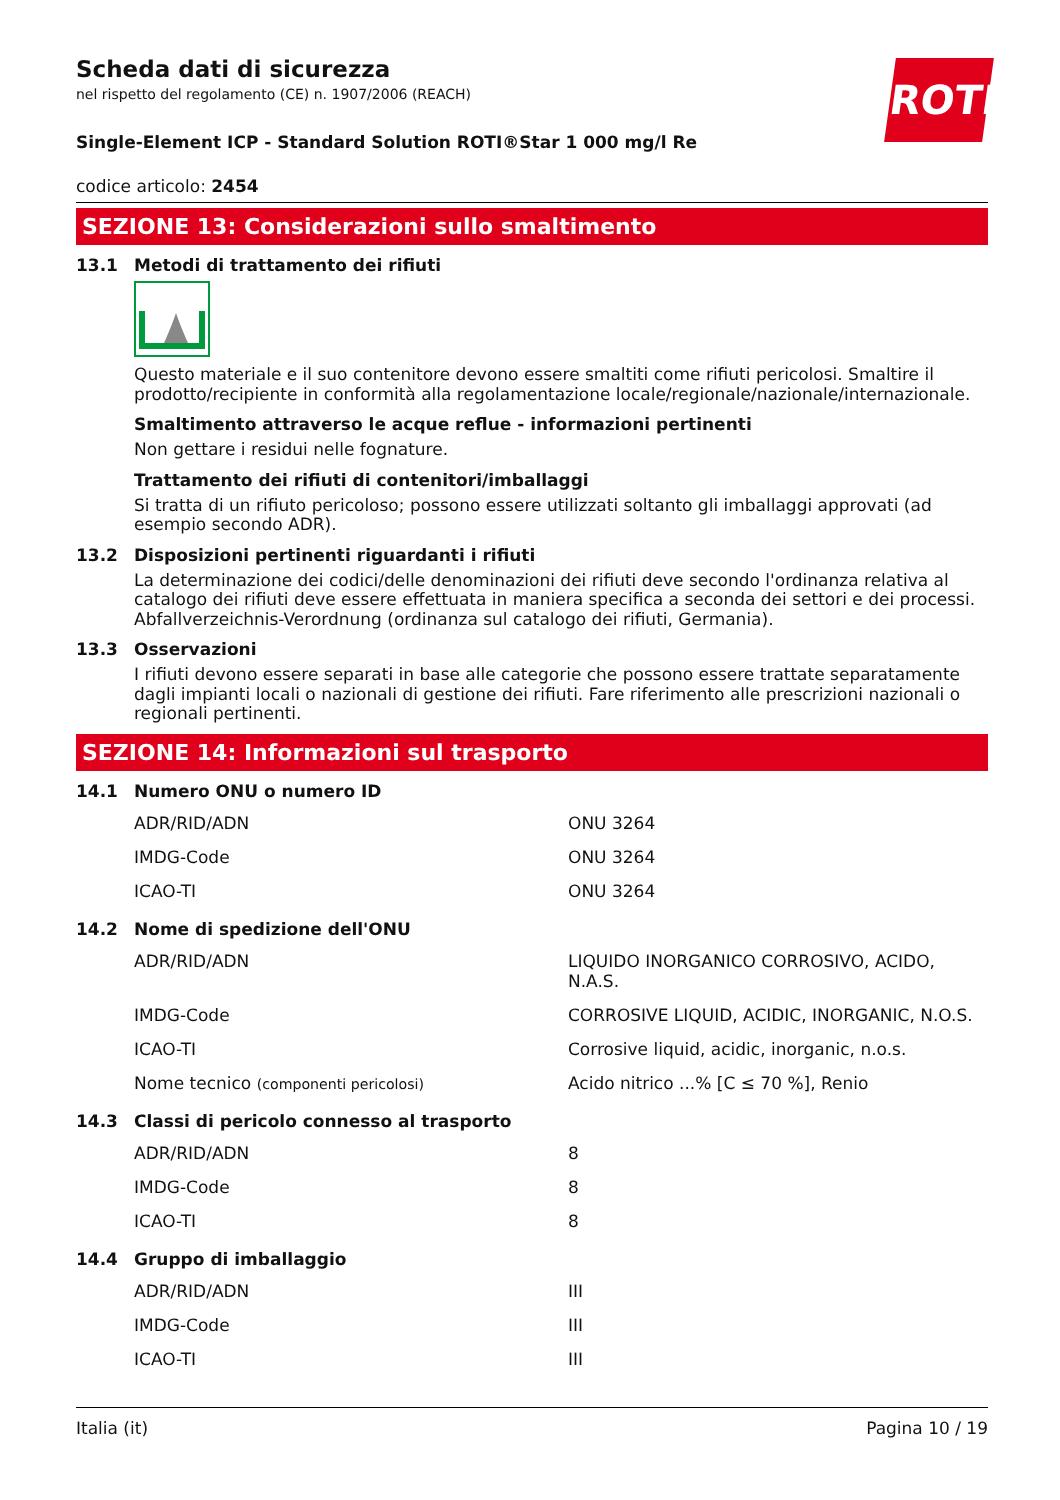Scheda dati di sicurezza
nel rispetto del regolamento (CE) n. 1907/2006 (REACH)
ROTH
Single-Element ICP - Standard Solution ROTI®Star 1 000 mg/l Re
codice articolo: 2454
SEZIONE 13: Considerazioni sullo smaltimento
13.1 Metodi di trattamento dei rifiuti
Questo materiale e il suo contenitore devono essere smaltiti come rifiuti pericolosi. Smaltire il prodotto/recipiente in conformità alla regolamentazione locale/regionale/nazionale/internazionale.
Smaltimento attraverso le acque reflue - informazioni pertinenti
Non gettare i residui nelle fognature.
Trattamento dei rifiuti di contenitori/imballaggi
Si tratta di un rifiuto pericoloso; possono essere utilizzati soltanto gli imballaggi approvati (ad esempio secondo ADR).
13.2 Disposizioni pertinenti riguardanti i rifiuti
La determinazione dei codici/delle denominazioni dei rifiuti deve secondo l'ordinanza relativa al catalogo dei rifiuti deve essere effettuata in maniera specifica a seconda dei settori e dei processi. Abfallverzeichnis-Verordnung (ordinanza sul catalogo dei rifiuti, Germania).
13.3 Osservazioni
I rifiuti devono essere separati in base alle categorie che possono essere trattate separatamente dagli impianti locali o nazionali di gestione dei rifiuti. Fare riferimento alle prescrizioni nazionali o regionali pertinenti.
SEZIONE 14: Informazioni sul trasporto
14.1 Numero ONU o numero ID
| ADR/RID/ADN | ONU 3264 |
| IMDG-Code | ONU 3264 |
| ICAO-TI | ONU 3264 |
14.2 Nome di spedizione dell'ONU
| ADR/RID/ADN | LIQUIDO INORGANICO CORROSIVO, ACIDO, N.A.S. |
| IMDG-Code | CORROSIVE LIQUID, ACIDIC, INORGANIC, N.O.S. |
| ICAO-TI | Corrosive liquid, acidic, inorganic, n.o.s. |
| Nome tecnico (componenti pericolosi) | Acido nitrico ...% [C ≤ 70 %], Renio |
14.3 Classi di pericolo connesso al trasporto
| ADR/RID/ADN | 8 |
| IMDG-Code | 8 |
| ICAO-TI | 8 |
14.4 Gruppo di imballaggio
| ADR/RID/ADN | III |
| IMDG-Code | III |
| ICAO-TI | III |
Italia (it) Pagina 10 / 19